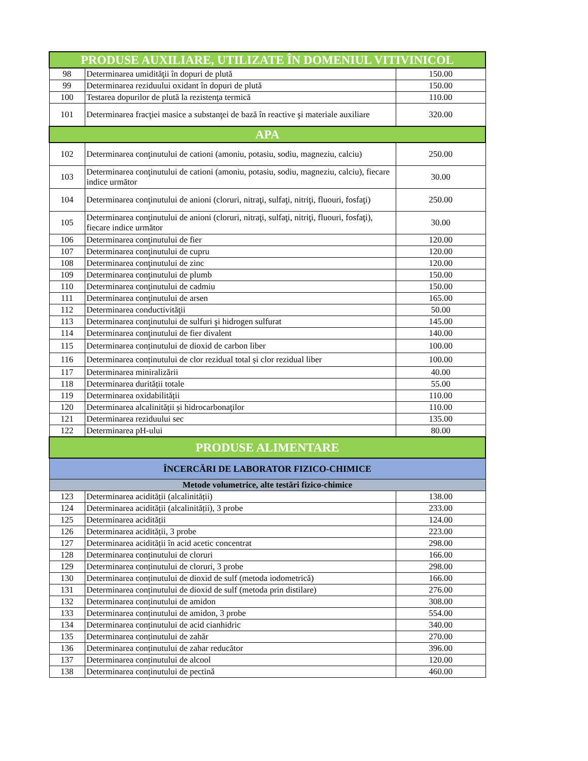| PRODUSE AUXILIARE, UTILIZATE ÎN DOMENIUL VITIVINICOL | | |
| --- | --- | --- |
| 98 | Determinarea umidităţii în dopuri de plută | 150.00 |
| 99 | Determinarea reziduului oxidant în dopuri de plută | 150.00 |
| 100 | Testarea dopurilor de plută la rezistenţa termică | 110.00 |
| 101 | Determinarea fracţiei masice a substanţei de bază în reactive şi materiale auxiliare | 320.00 |
| APA | | |
| 102 | Determinarea conţinutului de cationi (amoniu, potasiu, sodiu, magneziu, calciu) | 250.00 |
| 103 | Determinarea conţinutului de cationi (amoniu, potasiu, sodiu, magneziu, calciu), fiecare indice următor | 30.00 |
| 104 | Determinarea conţinutului de anioni (cloruri, nitraţi, sulfaţi, nitriţi, fluouri, fosfaţi) | 250.00 |
| 105 | Determinarea conţinutului de anioni (cloruri, nitraţi, sulfaţi, nitriţi, fluouri, fosfaţi), fiecare indice următor | 30.00 |
| 106 | Determinarea conţinutului de fier | 120.00 |
| 107 | Determinarea conţinutului de cupru | 120.00 |
| 108 | Determinarea conţinutului de zinc | 120.00 |
| 109 | Determinarea conţinutului de plumb | 150.00 |
| 110 | Determinarea conţinutului de cadmiu | 150.00 |
| 111 | Determinarea conţinutului de arsen | 165.00 |
| 112 | Determinarea conductivităţii | 50.00 |
| 113 | Determinarea conţinutului de sulfuri şi hidrogen sulfurat | 145.00 |
| 114 | Determinarea conţinutului de fier divalent | 140.00 |
| 115 | Determinarea conținutului de dioxid de carbon liber | 100.00 |
| 116 | Determinarea conținutului de clor rezidual total și clor rezidual liber | 100.00 |
| 117 | Determinarea miniralizării | 40.00 |
| 118 | Determinarea durității totale | 55.00 |
| 119 | Determinarea oxidabilității | 110.00 |
| 120 | Determinarea alcalinității și hidrocarbonaţilor | 110.00 |
| 121 | Determinarea reziduului sec | 135.00 |
| 122 | Determinarea pH-ului | 80.00 |
| PRODUSE ALIMENTARE | | |
| ÎNCERCĂRI DE LABORATOR FIZICO-CHIMICE | | |
| Metode volumetrice, alte testări fizico-chimice | | |
| 123 | Determinarea acidității (alcalinității) | 138.00 |
| 124 | Determinarea acidității (alcalinității), 3 probe | 233.00 |
| 125 | Determinarea acidității | 124.00 |
| 126 | Determinarea acidității, 3 probe | 223.00 |
| 127 | Determinarea acidității în acid acetic concentrat | 298.00 |
| 128 | Determinarea conținutului de cloruri | 166.00 |
| 129 | Determinarea conținutului de cloruri, 3 probe | 298.00 |
| 130 | Determinarea conținutului de dioxid de sulf (metoda iodometrică) | 166.00 |
| 131 | Determinarea conținutului de dioxid de sulf (metoda prin distilare) | 276.00 |
| 132 | Determinarea conținutului de amidon | 308.00 |
| 133 | Determinarea conținutului de amidon, 3 probe | 554.00 |
| 134 | Determinarea conținutului de acid cianhidric | 340.00 |
| 135 | Determinarea conținutului de zahăr | 270.00 |
| 136 | Determinarea conținutului de zahar reducător | 396.00 |
| 137 | Determinarea conținutului de alcool | 120.00 |
| 138 | Determinarea conținutului de pectină | 460.00 |